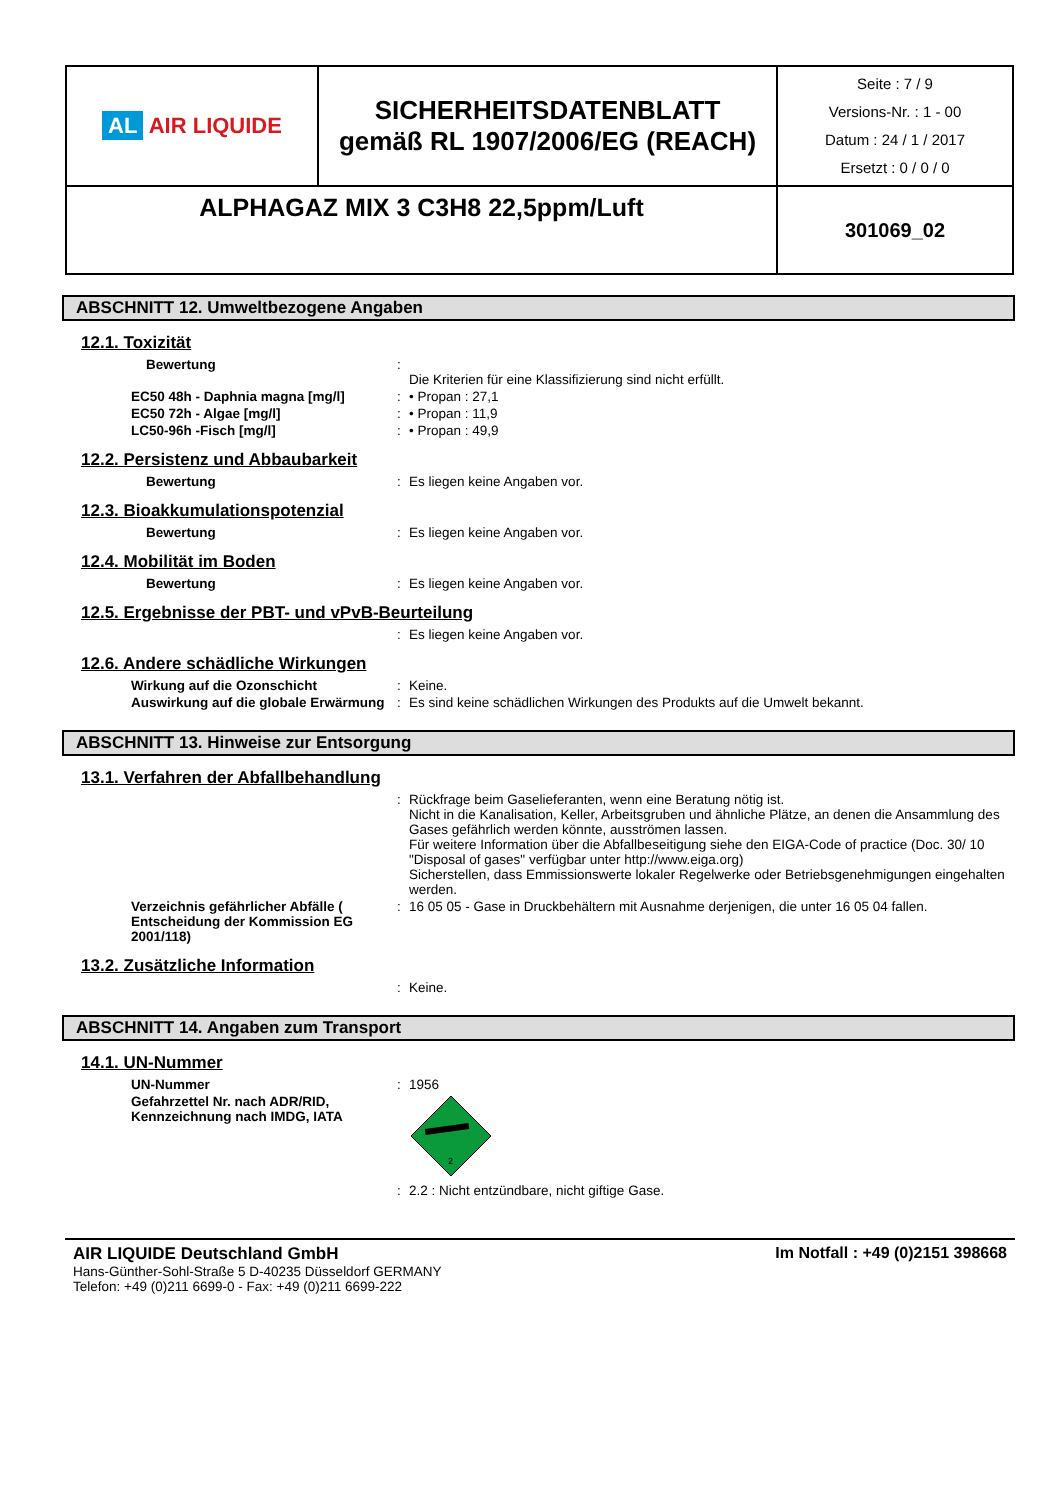| AL AIR LIQUIDE | SICHERHEITSDATENBLATT gemäß RL 1907/2006/EG (REACH) | Seite : 7 / 9 Versions-Nr. : 1 - 00 Datum : 24 / 1 / 2017 Ersetzt : 0 / 0 / 0 |
| ALPHAGAZ MIX 3 C3H8 22,5ppm/Luft | | 301069_02 |
ABSCHNITT 12. Umweltbezogene Angaben
12.1. Toxizität
Bewertung :
Die Kriterien für eine Klassifizierung sind nicht erfüllt.
EC50 48h - Daphnia magna [mg/l] : • Propan : 27,1
EC50 72h - Algae [mg/l] : • Propan : 11,9
LC50-96h -Fisch [mg/l] : • Propan : 49,9
12.2. Persistenz und Abbaubarkeit
Bewertung : Es liegen keine Angaben vor.
12.3. Bioakkumulationspotenzial
Bewertung : Es liegen keine Angaben vor.
12.4. Mobilität im Boden
Bewertung : Es liegen keine Angaben vor.
12.5. Ergebnisse der PBT- und vPvB-Beurteilung
: Es liegen keine Angaben vor.
12.6. Andere schädliche Wirkungen
Wirkung auf die Ozonschicht : Keine.
Auswirkung auf die globale Erwärmung
: Es sind keine schädlichen Wirkungen des Produkts auf die Umwelt bekannt.
ABSCHNITT 13. Hinweise zur Entsorgung
13.1. Verfahren der Abfallbehandlung
: Rückfrage beim Gaselieferanten, wenn eine Beratung nötig ist.
Nicht in die Kanalisation, Keller, Arbeitsgruben und ähnliche Plätze, an denen die Ansammlung des Gases gefährlich werden könnte, ausströmen lassen.
Für weitere Information über die Abfallbeseitigung siehe den EIGA-Code of practice (Doc. 30/ 10 "Disposal of gases" verfügbar unter http://www.eiga.org)
Sicherstellen, dass Emmissionswerte lokaler Regelwerke oder Betriebsgenehmigungen eingehalten werden.
Verzeichnis gefährlicher Abfälle ( Entscheidung der Kommission EG 2001/118)
: 16 05 05 - Gase in Druckbehältern mit Ausnahme derjenigen, die unter 16 05 04 fallen.
13.2. Zusätzliche Information
: Keine.
ABSCHNITT 14. Angaben zum Transport
14.1. UN-Nummer
UN-Nummer : 1956
Gefahrzettel Nr. nach ADR/RID, Kennzeichnung nach IMDG, IATA
2
: 2.2 : Nicht entzündbare, nicht giftige Gase.
AIR LIQUIDE Deutschland GmbH
Hans-Günther-Sohl-Straße 5 D-40235 Düsseldorf GERMANY
Telefon: +49 (0)211 6699-0 - Fax: +49 (0)211 6699-222
Im Notfall : +49 (0)2151 398668